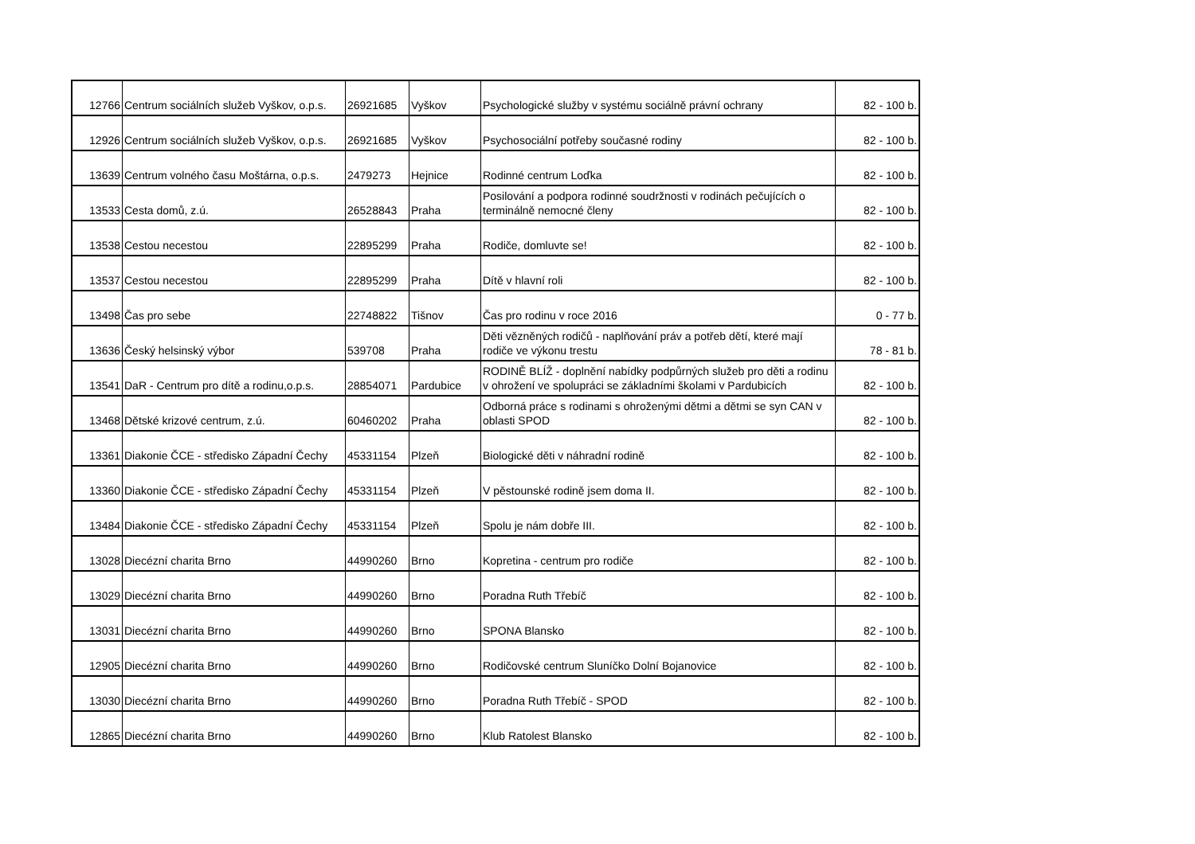| 12766 | Centrum sociálních služeb Vyškov, o.p.s. | 26921685 | Vyškov | Psychologické služby v systému sociálně právní ochrany | 82 - 100 b. |
| 12926 | Centrum sociálních služeb Vyškov, o.p.s. | 26921685 | Vyškov | Psychosociální potřeby současné rodiny | 82 - 100 b. |
| 13639 | Centrum volného času Moštárna, o.p.s. | 2479273 | Hejnice | Rodinné centrum Loďka | 82 - 100 b. |
| 13533 | Cesta domů, z.ú. | 26528843 | Praha | Posilování a podpora rodinné soudržnosti v rodinách pečujících o terminálně nemocné členy | 82 - 100 b. |
| 13538 | Cestou necestou | 22895299 | Praha | Rodiče, domluvte se! | 82 - 100 b. |
| 13537 | Cestou necestou | 22895299 | Praha | Dítě v hlavní roli | 82 - 100 b. |
| 13498 | Čas pro sebe | 22748822 | Tišnov | Čas pro rodinu v roce 2016 | 0 - 77 b. |
| 13636 | Český helsinský výbor | 539708 | Praha | Děti vězněných rodičů - naplňování práv a potřeb dětí, které mají rodiče ve výkonu trestu | 78 - 81 b. |
| 13541 | DaR - Centrum pro dítě a rodinu,o.p.s. | 28854071 | Pardubice | RODINĚ BLÍŽ - doplnění nabídky podpůrných služeb pro děti a rodinu v ohrožení ve spolupráci se základními školami v Pardubicích | 82 - 100 b. |
| 13468 | Dětské krizové centrum, z.ú. | 60460202 | Praha | Odborná práce s rodinami s ohroženými dětmi a dětmi se syn CAN v oblasti SPOD | 82 - 100 b. |
| 13361 | Diakonie ČCE - středisko Západní Čechy | 45331154 | Plzeň | Biologické děti v náhradní rodině | 82 - 100 b. |
| 13360 | Diakonie ČCE - středisko Západní Čechy | 45331154 | Plzeň | V pěstounské rodině jsem doma II. | 82 - 100 b. |
| 13484 | Diakonie ČCE - středisko Západní Čechy | 45331154 | Plzeň | Spolu je nám dobře III. | 82 - 100 b. |
| 13028 | Diecézní charita Brno | 44990260 | Brno | Kopretina - centrum pro rodiče | 82 - 100 b. |
| 13029 | Diecézní charita Brno | 44990260 | Brno | Poradna Ruth Třebíč | 82 - 100 b. |
| 13031 | Diecézní charita Brno | 44990260 | Brno | SPONA Blansko | 82 - 100 b. |
| 12905 | Diecézní charita Brno | 44990260 | Brno | Rodičovské centrum Sluníčko Dolní Bojanovice | 82 - 100 b. |
| 13030 | Diecézní charita Brno | 44990260 | Brno | Poradna Ruth Třebíč - SPOD | 82 - 100 b. |
| 12865 | Diecézní charita Brno | 44990260 | Brno | Klub Ratolest Blansko | 82 - 100 b. |